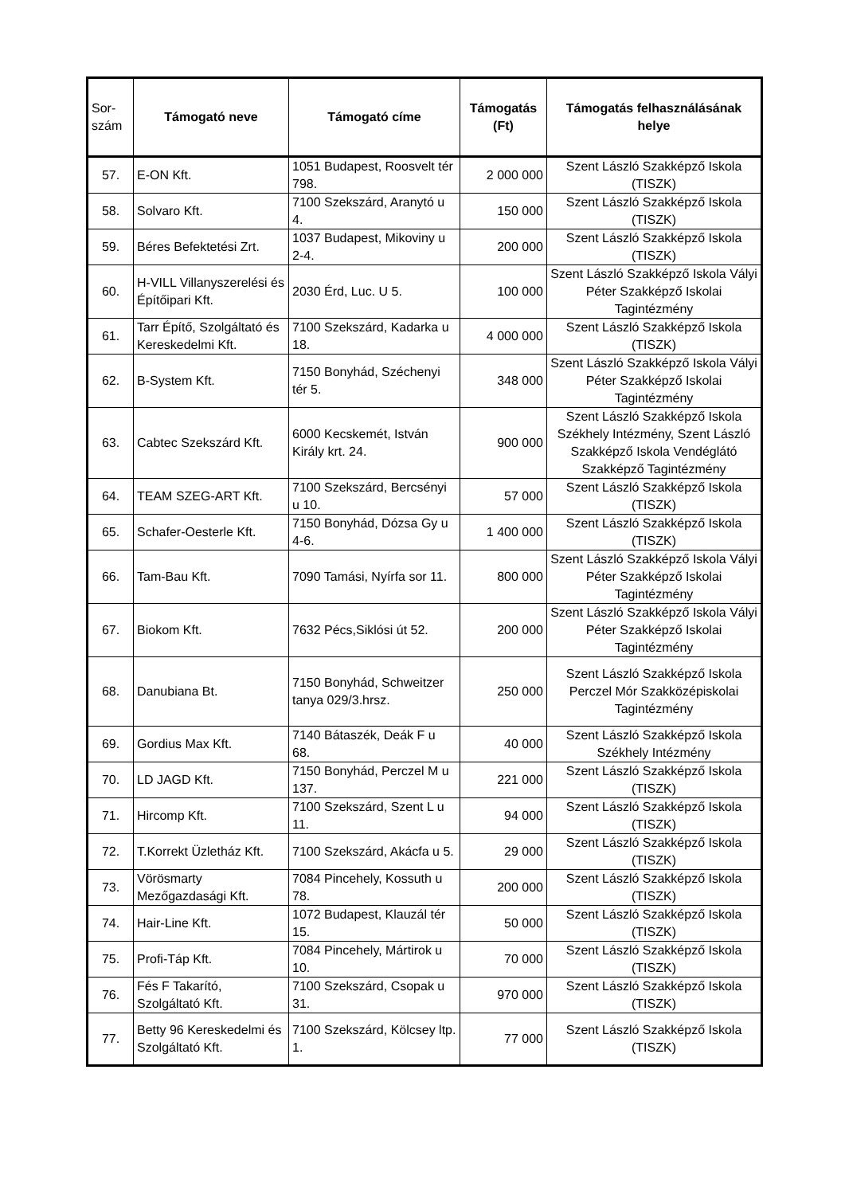| Sor- szám | Támogató neve | Támogató címe | Támogatás (Ft) | Támogatás felhasználásának helye |
| --- | --- | --- | --- | --- |
| 57. | E-ON Kft. | 1051 Budapest, Roosvelt tér 798. | 2 000 000 | Szent László Szakképző Iskola (TISZK) |
| 58. | Solvaro Kft. | 7100 Szekszárd, Aranytó u 4. | 150 000 | Szent László Szakképző Iskola (TISZK) |
| 59. | Béres Befektetési Zrt. | 1037 Budapest, Mikoviny u 2-4. | 200 000 | Szent László Szakképző Iskola (TISZK) |
| 60. | H-VILL Villanyszerelési és Építőipari Kft. | 2030 Érd, Luc. U 5. | 100 000 | Szent László Szakképző Iskola Vályi Péter Szakképző Iskolai Tagintézmény |
| 61. | Tarr Építő, Szolgáltató és Kereskedelmi Kft. | 7100 Szekszárd, Kadarka u 18. | 4 000 000 | Szent László Szakképző Iskola (TISZK) |
| 62. | B-System Kft. | 7150 Bonyhád, Széchenyi tér 5. | 348 000 | Szent László Szakképző Iskola Vályi Péter Szakképző Iskolai Tagintézmény |
| 63. | Cabtec Szekszárd Kft. | 6000 Kecskemét, István Király krt. 24. | 900 000 | Szent László Szakképző Iskola Székhely Intézmény, Szent László Szakképző Iskola Vendéglátó Szakképző Tagintézmény |
| 64. | TEAM SZEG-ART Kft. | 7100 Szekszárd, Bercsényi u 10. | 57 000 | Szent László Szakképző Iskola (TISZK) |
| 65. | Schafer-Oesterle Kft. | 7150 Bonyhád, Dózsa Gy u 4-6. | 1 400 000 | Szent László Szakképző Iskola (TISZK) |
| 66. | Tam-Bau Kft. | 7090 Tamási, Nyírfa sor 11. | 800 000 | Szent László Szakképző Iskola Vályi Péter Szakképző Iskolai Tagintézmény |
| 67. | Biokom Kft. | 7632 Pécs,Siklósi út 52. | 200 000 | Szent László Szakképző Iskola Vályi Péter Szakképző Iskolai Tagintézmény |
| 68. | Danubiana Bt. | 7150 Bonyhád, Schweitzer tanya 029/3.hrsz. | 250 000 | Szent László Szakképző Iskola Perczel Mór Szakközépiskolai Tagintézmény |
| 69. | Gordius Max Kft. | 7140 Bátaszék, Deák F u 68. | 40 000 | Szent László Szakképző Iskola Székhely Intézmény |
| 70. | LD JAGD Kft. | 7150 Bonyhád, Perczel M u 137. | 221 000 | Szent László Szakképző Iskola (TISZK) |
| 71. | Hircomp Kft. | 7100 Szekszárd, Szent L u 11. | 94 000 | Szent László Szakképző Iskola (TISZK) |
| 72. | T.Korrekt Üzletház Kft. | 7100 Szekszárd, Akácfa u 5. | 29 000 | Szent László Szakképző Iskola (TISZK) |
| 73. | Vörösmarty Mezőgazdasági Kft. | 7084 Pincehely, Kossuth u 78. | 200 000 | Szent László Szakképző Iskola (TISZK) |
| 74. | Hair-Line Kft. | 1072 Budapest, Klauzál tér 15. | 50 000 | Szent László Szakképző Iskola (TISZK) |
| 75. | Profi-Táp Kft. | 7084 Pincehely, Mártirok u 10. | 70 000 | Szent László Szakképző Iskola (TISZK) |
| 76. | Fés F Takarító, Szolgáltató Kft. | 7100 Szekszárd, Csopak u 31. | 970 000 | Szent László Szakképző Iskola (TISZK) |
| 77. | Betty 96 Kereskedelmi és Szolgáltató Kft. | 7100 Szekszárd, Kölcsey ltp. 1. | 77 000 | Szent László Szakképző Iskola (TISZK) |